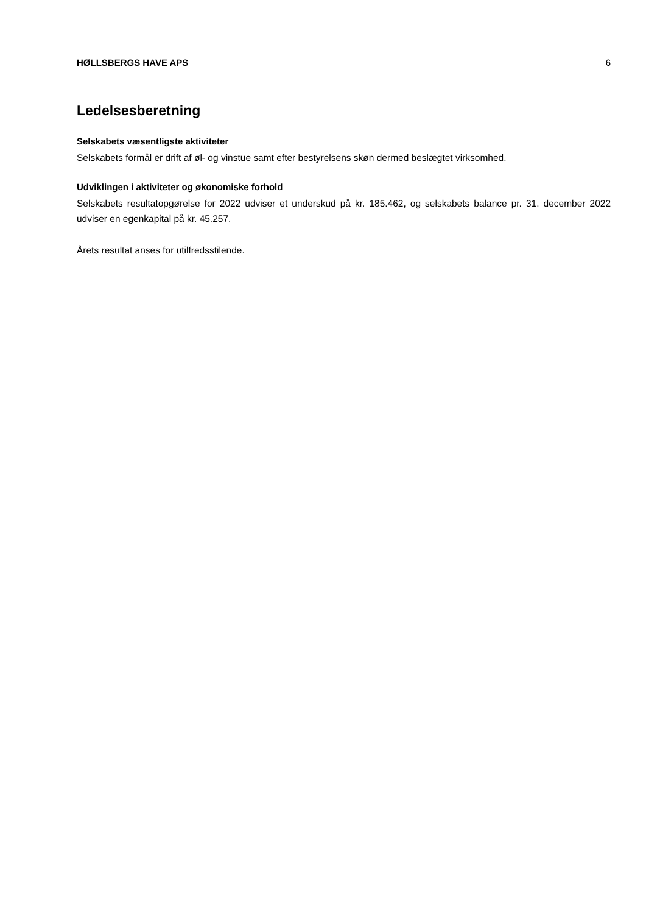HØLLSBERGS HAVE APS 6
Ledelsesberetning
Selskabets væsentligste aktiviteter
Selskabets formål er drift af øl- og vinstue samt efter bestyrelsens skøn dermed beslægtet virksomhed.
Udviklingen i aktiviteter og økonomiske forhold
Selskabets resultatopgørelse for 2022 udviser et underskud på kr. 185.462, og selskabets balance pr. 31. december 2022 udviser en egenkapital på kr. 45.257.
Årets resultat anses for utilfredsstilende.